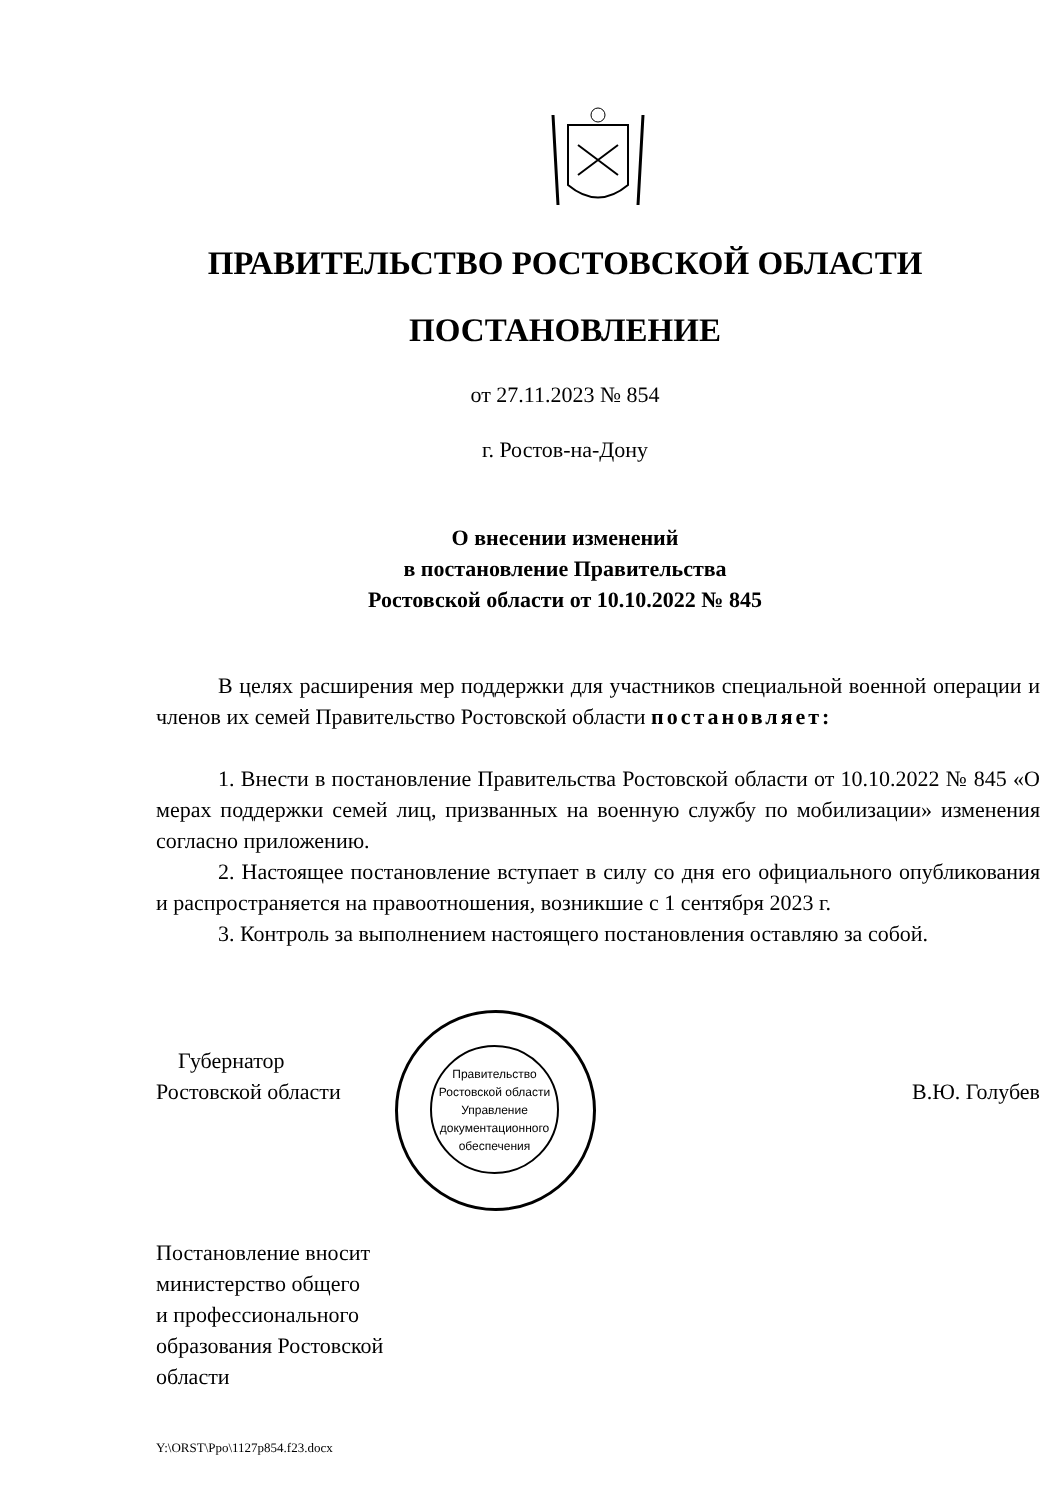ПРАВИТЕЛЬСТВО РОСТОВСКОЙ ОБЛАСТИ
ПОСТАНОВЛЕНИЕ
от 27.11.2023 № 854
г. Ростов-на-Дону
О внесении изменений
в постановление Правительства
Ростовской области от 10.10.2022 № 845
В целях расширения мер поддержки для участников специальной военной операции и членов их семей Правительство Ростовской области постановляет:
1. Внести в постановление Правительства Ростовской области от 10.10.2022 № 845 «О мерах поддержки семей лиц, призванных на военную службу по мобилизации» изменения согласно приложению.
2. Настоящее постановление вступает в силу со дня его официального опубликования и распространяется на правоотношения, возникшие с 1 сентября 2023 г.
3. Контроль за выполнением настоящего постановления оставляю за собой.
Правительство Ростовской области
Управление документационного обеспечения
Губернатор
Ростовской области
В.Ю. Голубев
Постановление вносит
министерство общего
и профессионального
образования Ростовской
области
Y:\ORST\Ppo\1127p854.f23.docx